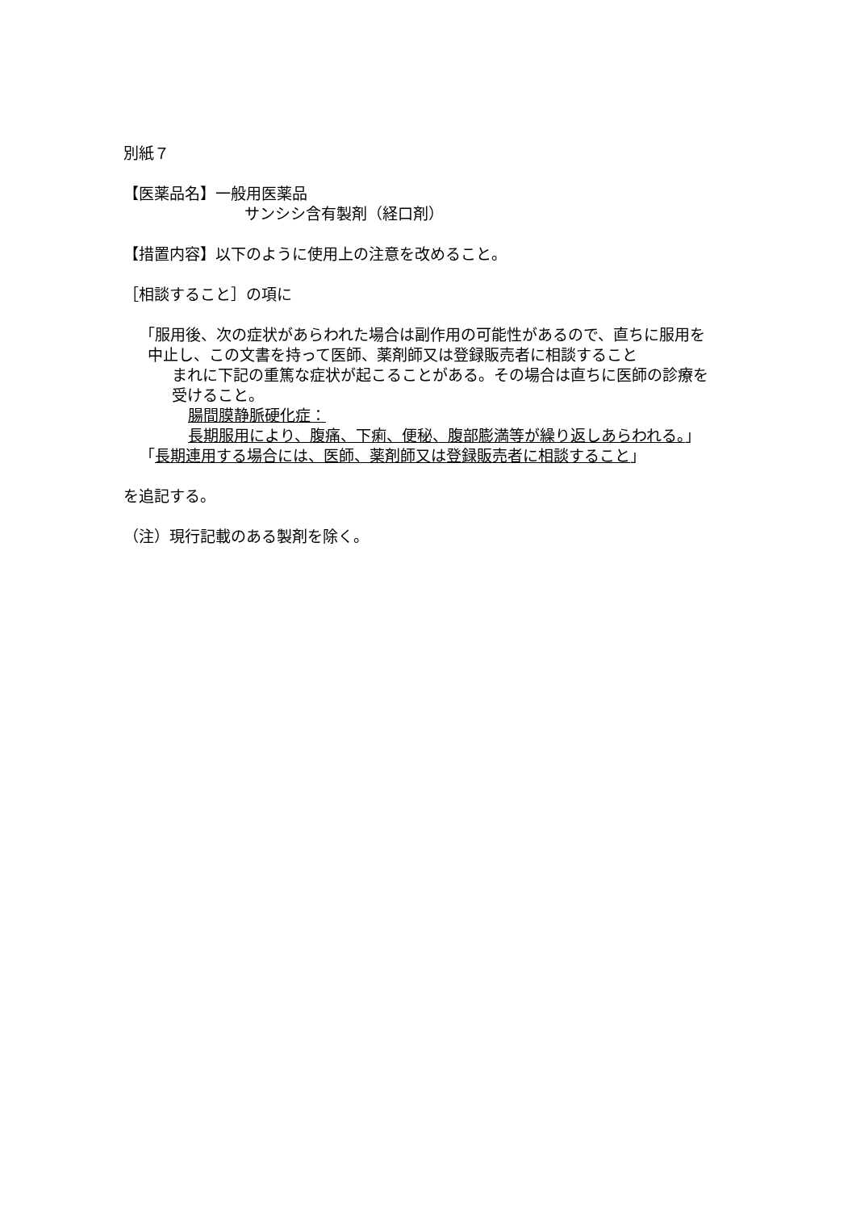別紙７
【医薬品名】一般用医薬品
サンシシ含有製剤（経口剤）
【措置内容】以下のように使用上の注意を改めること。
［相談すること］の項に
「服用後、次の症状があらわれた場合は副作用の可能性があるので、直ちに服用を中止し、この文書を持って医師、薬剤師又は登録販売者に相談すること
まれに下記の重篤な症状が起こることがある。その場合は直ちに医師の診療を受けること。
腸間膜静脈硬化症：
長期服用により、腹痛、下痢、便秘、腹部膨満等が繰り返しあらわれる。」
「長期連用する場合には、医師、薬剤師又は登録販売者に相談すること」
を追記する。
（注）現行記載のある製剤を除く。